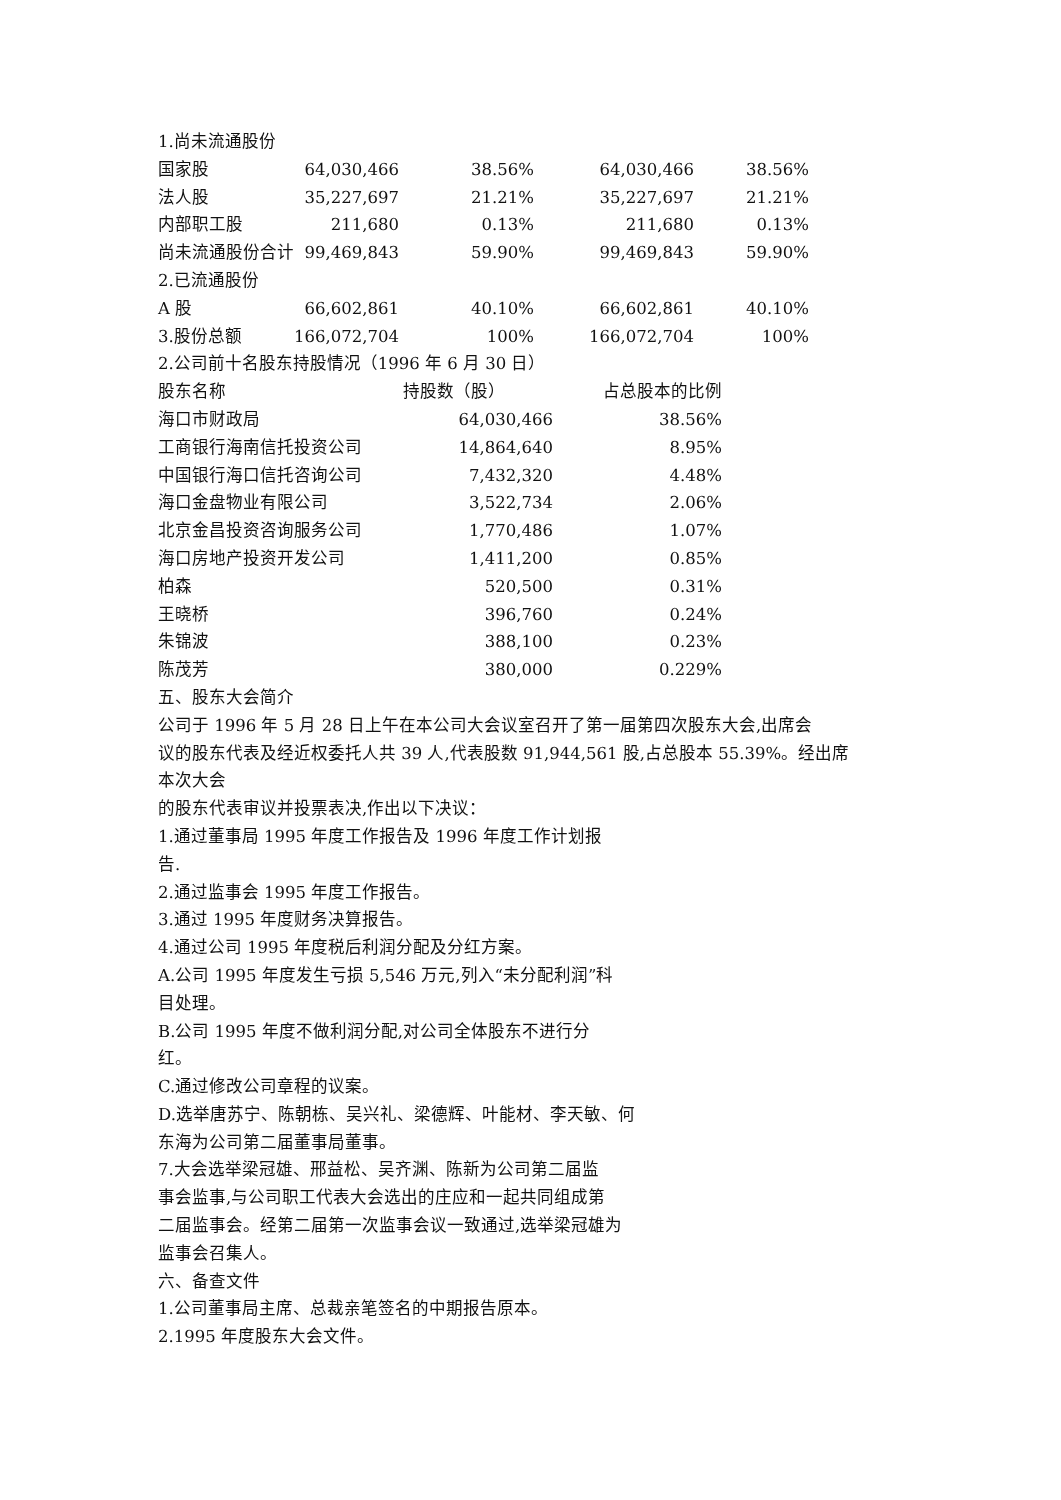1.尚未流通股份
| 国家股 | 64,030,466 | 38.56% | 64,030,466 | 38.56% |
| 法人股 | 35,227,697 | 21.21% | 35,227,697 | 21.21% |
| 内部职工股 | 211,680 | 0.13% | 211,680 | 0.13% |
| 尚未流通股份合计 | 99,469,843 | 59.90% | 99,469,843 | 59.90% |
| 2.已流通股份 | | | | |
| A 股 | 66,602,861 | 40.10% | 66,602,861 | 40.10% |
| 3.股份总额 | 166,072,704 | 100% | 166,072,704 | 100% |
2.公司前十名股东持股情况（1996 年 6 月 30 日）
| 股东名称 | 持股数（股） | 占总股本的比例 |
| 海口市财政局 | 64,030,466 | 38.56% |
| 工商银行海南信托投资公司 | 14,864,640 | 8.95% |
| 中国银行海口信托咨询公司 | 7,432,320 | 4.48% |
| 海口金盘物业有限公司 | 3,522,734 | 2.06% |
| 北京金昌投资咨询服务公司 | 1,770,486 | 1.07% |
| 海口房地产投资开发公司 | 1,411,200 | 0.85% |
| 柏森 | 520,500 | 0.31% |
| 王晓桥 | 396,760 | 0.24% |
| 朱锦波 | 388,100 | 0.23% |
| 陈茂芳 | 380,000 | 0.229% |
五、股东大会简介
公司于 1996 年 5 月 28 日上午在本公司大会议室召开了第一届第四次股东大会,出席会
议的股东代表及经近权委托人共 39 人,代表股数 91,944,561 股,占总股本 55.39%。经出席
本次大会
的股东代表审议并投票表决,作出以下决议：
1.通过董事局 1995 年度工作报告及 1996 年度工作计划报
告.
2.通过监事会 1995 年度工作报告。
3.通过 1995 年度财务决算报告。
4.通过公司 1995 年度税后利润分配及分红方案。
A.公司 1995 年度发生亏损 5,546 万元,列入“未分配利润”科
目处理。
B.公司 1995 年度不做利润分配,对公司全体股东不进行分
红。
C.通过修改公司章程的议案。
D.选举唐苏宁、陈朝栋、吴兴礼、梁德辉、叶能材、李天敏、何
东海为公司第二届董事局董事。
7.大会选举梁冠雄、邢益松、吴齐渊、陈新为公司第二届监
事会监事,与公司职工代表大会选出的庄应和一起共同组成第
二届监事会。经第二届第一次监事会议一致通过,选举梁冠雄为
监事会召集人。
六、备查文件
1.公司董事局主席、总裁亲笔签名的中期报告原本。
2.1995 年度股东大会文件。